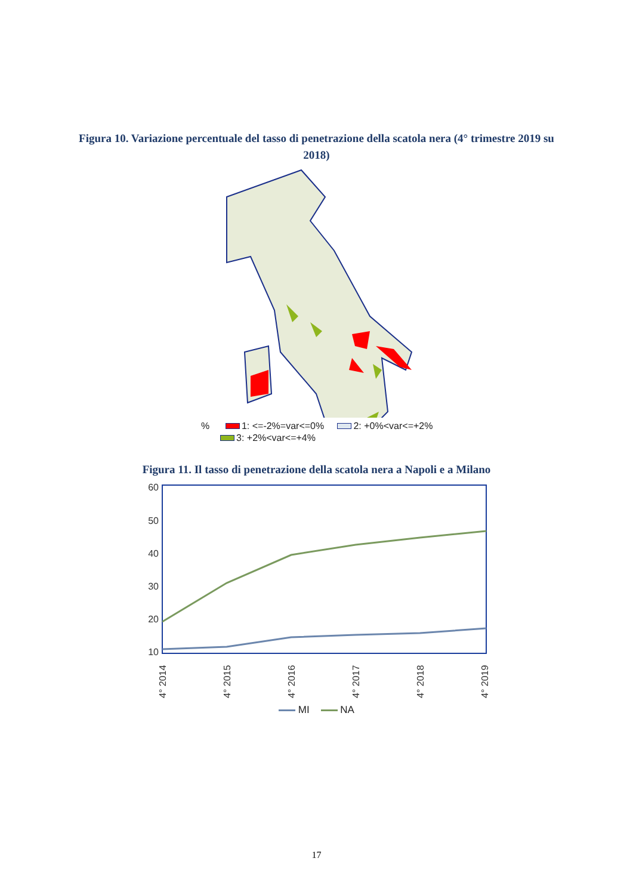Figura 10. Variazione percentuale del tasso di penetrazione della scatola nera (4° trimestre 2019 su 2018)
% 1: <=-2%=var<=0% 2: +0%<var<=+2%
3: +2%<var<=+4%
Figura 11. Il tasso di penetrazione della scatola nera a Napoli e a Milano
60
50
40
30
20
10
4° 2014
4° 2015
4° 2016
4° 2017
4° 2018
4° 2019
MI NA
17